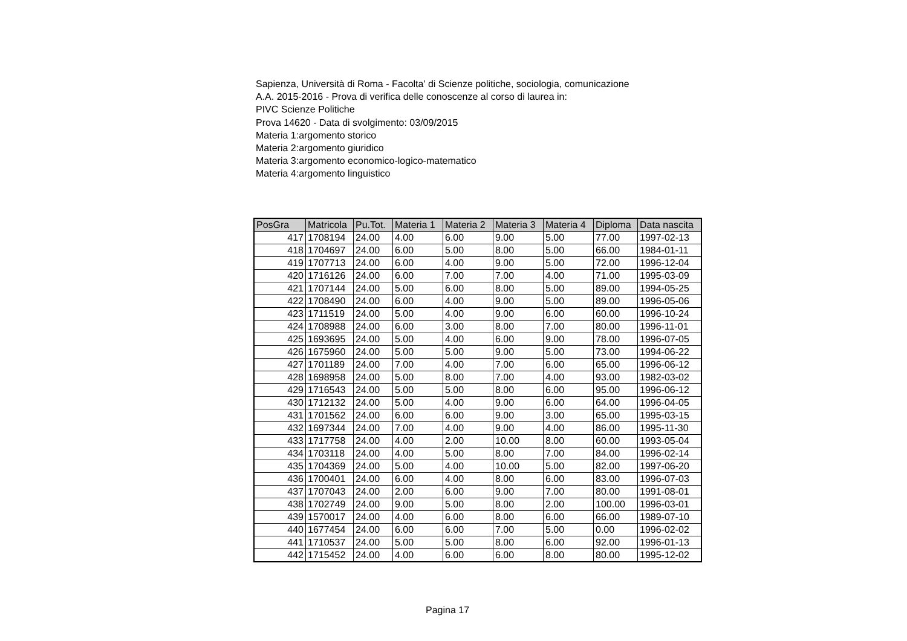Sapienza, Università di Roma - Facolta' di Scienze politiche, sociologia, comunicazione
A.A. 2015-2016 - Prova di verifica delle conoscenze al corso di laurea in:
PIVC Scienze Politiche
Prova 14620 - Data di svolgimento: 03/09/2015
Materia 1:argomento storico
Materia 2:argomento giuridico
Materia 3:argomento economico-logico-matematico
Materia 4:argomento linguistico
| PosGra | Matricola | Pu.Tot. | Materia 1 | Materia 2 | Materia 3 | Materia 4 | Diploma | Data nascita |
| --- | --- | --- | --- | --- | --- | --- | --- | --- |
| 417 | 1708194 | 24.00 | 4.00 | 6.00 | 9.00 | 5.00 | 77.00 | 1997-02-13 |
| 418 | 1704697 | 24.00 | 6.00 | 5.00 | 8.00 | 5.00 | 66.00 | 1984-01-11 |
| 419 | 1707713 | 24.00 | 6.00 | 4.00 | 9.00 | 5.00 | 72.00 | 1996-12-04 |
| 420 | 1716126 | 24.00 | 6.00 | 7.00 | 7.00 | 4.00 | 71.00 | 1995-03-09 |
| 421 | 1707144 | 24.00 | 5.00 | 6.00 | 8.00 | 5.00 | 89.00 | 1994-05-25 |
| 422 | 1708490 | 24.00 | 6.00 | 4.00 | 9.00 | 5.00 | 89.00 | 1996-05-06 |
| 423 | 1711519 | 24.00 | 5.00 | 4.00 | 9.00 | 6.00 | 60.00 | 1996-10-24 |
| 424 | 1708988 | 24.00 | 6.00 | 3.00 | 8.00 | 7.00 | 80.00 | 1996-11-01 |
| 425 | 1693695 | 24.00 | 5.00 | 4.00 | 6.00 | 9.00 | 78.00 | 1996-07-05 |
| 426 | 1675960 | 24.00 | 5.00 | 5.00 | 9.00 | 5.00 | 73.00 | 1994-06-22 |
| 427 | 1701189 | 24.00 | 7.00 | 4.00 | 7.00 | 6.00 | 65.00 | 1996-06-12 |
| 428 | 1698958 | 24.00 | 5.00 | 8.00 | 7.00 | 4.00 | 93.00 | 1982-03-02 |
| 429 | 1716543 | 24.00 | 5.00 | 5.00 | 8.00 | 6.00 | 95.00 | 1996-06-12 |
| 430 | 1712132 | 24.00 | 5.00 | 4.00 | 9.00 | 6.00 | 64.00 | 1996-04-05 |
| 431 | 1701562 | 24.00 | 6.00 | 6.00 | 9.00 | 3.00 | 65.00 | 1995-03-15 |
| 432 | 1697344 | 24.00 | 7.00 | 4.00 | 9.00 | 4.00 | 86.00 | 1995-11-30 |
| 433 | 1717758 | 24.00 | 4.00 | 2.00 | 10.00 | 8.00 | 60.00 | 1993-05-04 |
| 434 | 1703118 | 24.00 | 4.00 | 5.00 | 8.00 | 7.00 | 84.00 | 1996-02-14 |
| 435 | 1704369 | 24.00 | 5.00 | 4.00 | 10.00 | 5.00 | 82.00 | 1997-06-20 |
| 436 | 1700401 | 24.00 | 6.00 | 4.00 | 8.00 | 6.00 | 83.00 | 1996-07-03 |
| 437 | 1707043 | 24.00 | 2.00 | 6.00 | 9.00 | 7.00 | 80.00 | 1991-08-01 |
| 438 | 1702749 | 24.00 | 9.00 | 5.00 | 8.00 | 2.00 | 100.00 | 1996-03-01 |
| 439 | 1570017 | 24.00 | 4.00 | 6.00 | 8.00 | 6.00 | 66.00 | 1989-07-10 |
| 440 | 1677454 | 24.00 | 6.00 | 6.00 | 7.00 | 5.00 | 0.00 | 1996-02-02 |
| 441 | 1710537 | 24.00 | 5.00 | 5.00 | 8.00 | 6.00 | 92.00 | 1996-01-13 |
| 442 | 1715452 | 24.00 | 4.00 | 6.00 | 6.00 | 8.00 | 80.00 | 1995-12-02 |
Pagina 17